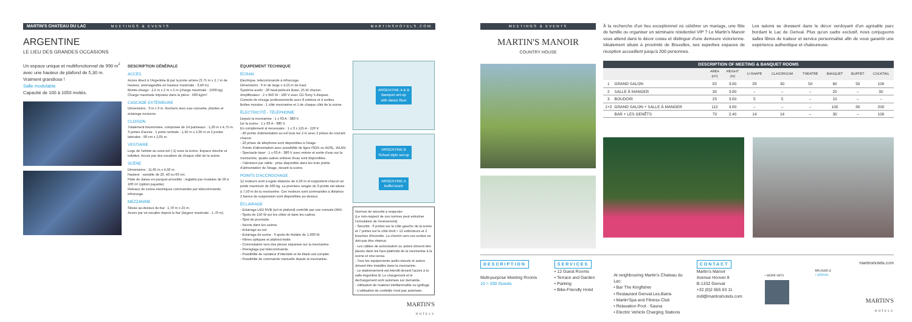MARTIN'S CHATEAU DU LAC MEETINGS & EVENTS MARTINSHOTELS.COM
ARGENTINE
LE LIEU DES GRANDES OCCASIONS
Un espace unique et multifonctionnel de 990 m<sup>2</sup> avec une hauteur de plafond de 5,30 m. Vraiment grandiose !
Salle modulable
Capacité de 100 à 1050 invités.
DESCRIPTION GÉNÉRALE
ACCÈS
Accès direct à l'Argentine B par la porte arrière (3,75 m x 2,7 m de hauteur, aménageable en hauteur maximale : 3,40 m).
Monte-charge : 2,5 m x 2 m x 2 m (charge maximale : 2500 kg).
Charge maximale imposée dans la pièce : 500 kg/m².
CASCADE EXTÉRIEURE
Dimensions : 3 m x 3 m. Rochers avec eau courante, plantes et éclairage nocturne.
CLOISON
Totalement insonorisée, composée de 24 panneaux : 1,20 m x 4,75 m. 3 portes d'accès : 1 porte centrale : 1,92 m x 2,05 m et 2 portes latérales : 90 cm x 2,05 m.
VESTIAIRE
Loge de l'artiste au sous-sol (-1) sous la scène. Espace douche et toilettes. Accès par des escaliers de chaque côté de la scène.
SCÈNE
Dimensions : 11,65 m x 4,50 m.
Hauteur : variable de 20, 40 ou 60 cm.
Piste de danse en parquet amovible : réglable par modules de 56 à 100 m² (option payante).
Rideaux de scène électriques commandés par télécommande infrarouge.
MEZZANINE
Située au-dessus du bar : 1,70 m x 25 m.
Accès par un escalier depuis le bar (largeur maximale : 1,70 m).
ÉQUIPEMENT TECHNIQUE
ÉCRAN
Électrique, télécommandé à infrarouge.
Dimensions : 6 m de large x 4,25 m de haut.
Système audio : 28 haut-parleurs Bose, 25 W chacun.
Amplificateur : 2 x 950 W - 100 V avec CD Sony 5 disques.
Console de mixage professionnelle avec 8 entrées et 4 sorties.
Boîtes murales : 1 côté mezzanine et 1 de chaque côté de la scène.
ÉLECTRICITÉ - TÉLÉPHONIE
Depuis la mezzanine : 1 x 63 A - 380 V.
De la scène : 1 x 63 A - 380 V.
En complément si nécessaire : 1 x 3 x 125 A - 220 V.
- 40 points d'alimentation au sol tous les 2 m avec 2 prises de courant chacun.
- 20 prises de téléphone sont disponibles à l'étage.
- Points d'alimentation avec possibilité de ligne ISDN ou ADSL, WLAN.
- Spectacle laser : 1 x 63 A - 380 V avec entrée et sortie d'eau sur la mezzanine, quatre autres entrées d'eau sont disponibles.
- Télévision par câble : prise disponible dans les trois points d'alimentation de l'étage, devant la scène.
POINTS D'ACCROCHAGE
12 moteurs sont à égale distance de 4,50 m et supportent chacun un poids maximum de 500 kg. La première rangée de 3 points est située à 7,50 m de la mezzanine. Ces moteurs sont commandés à distance.
2 barres de suspension sont disponibles au-dessus.
ÉCLAIRAGE
- Eclairage LED RVB (sol et plafond) contrôlé par une console DMX.
- Spots de 150 W sur les côtés et dans les cadres.
- Spot de poursuite.
- Néons dans les cadres.
- Eclairage au sol.
- Éclairage de scène : 6 spots de théâtre de 1.000 W.
- Fibres optiques et plafond étoilé.
- Commutation vers des pièces séparées sur la mezzanine.
- Préréglage par télécommande.
- Possibilité de variateur d'intensité et de black-out complet.
- Possibilité de commande manuelle depuis la mezzanine.
ARGENTINE A & B
Banquet set-up
with dance floor
ARGENTINE B
School style set-up
ARGENTINE A
Buffet lunch
Normes de sécurité à respecter
(Le non-respect de ces normes peut entraîner l'annulation de l'événement).
- Sécurité : 6 portes sur le côté gauche de la scène et 7 portes sur le côté droit + 12 extincteurs et 2 bouches d'incendie. Le chemin vers ces sorties ne doit pas être obstrué.
- Les câbles de sonorisation ou autres doivent être placés dans les faux-plafonds de la mezzanine à la scène et vice-versa.
- Tous les équipements audio-visuels et autres doivent être installés dans la mezzanine.
- Le stationnement est interdit devant l'accès à la salle Argentine B. Le chargement et le déchargement sont autorisés sur demande.
- Utilisation de matériel ininflammable ou ignifugé.
- L'utilisation de confettis n'est pas autorisée.
MARTIN'S
HOTELS
MEETINGS & EVENTS
MARTIN'S MANOIR
COUNTRY HOUSE
À la recherche d'un lieu exceptionnel où célébrer un mariage, une fête de famille ou organiser un séminaire résidentiel VIP ? Le Martin's Manoir vous attend dans le décor cossu et distingué d'une demeure victorienne. Idéalement situés à proximité de Bruxelles, ses superbes espaces de réception accueillent jusqu'à 200 personnes.
Les salons se dressent dans le décor verdoyant d'un agréable parc bordant le Lac de Genval. Plus qu'un cadre exclusif, nous conjuguons salles libres de traiteur et service personnalisé afin de vous garantir une expérience authentique et chaleureuse.
DESCRIPTION OF MEETING & BANQUET ROOMS
| | | AREA (m²) | HEIGHT (m) | U-SHAPE | CLASSROOM | THEATRE | BANQUET | BUFFET | COCKTAIL |
| --- | --- | --- | --- | --- | --- | --- | --- | --- | --- |
| 1 | GRAND SALON | 82 | 3.80 | 28 | 30 | 50 | 60 | 50 | 100 |
| 2 | SALLE À MANGER | 30 | 3.80 | – | – | – | 20 | – | 30 |
| 3 | BOUDOIR | 25 | 3.80 | 5 | 5 | – | 10 | – | – |
| 1+2 | GRAND SALON + SALLE À MANGER | 112 | 3.80 | – | – | – | 100 | 80 | 200 |
| | BAR + LES GENÊTS | 70 | 2.40 | 14 | 14 | – | 30 | – | 100 |
DESCRIPTION
Multi-purpose Meeting Rooms
10 > 200 Guests
SERVICES
• 12 Guest Rooms
• Terrace and Garden
• Parking
• Bike-Friendly Hotel
At neighbouring Martin's Chateau du Lac:
• Bar The Kingfisher
• Restaurant Genval.Les.Bains
• Martin'Spa and Fitness Club
• Relaxation Pool - Sauna
• Electric Vehicle Charging Stations
CONTACT
Martin's Manoir
Avenue Hoover 8
B-1332 Genval
+32 (0)2 655 63 11
mdl@martinshotels.com
• MORE INFO
BRUSSELS
• GENVAL
martinshotels.com
MARTIN'S
HOTELS